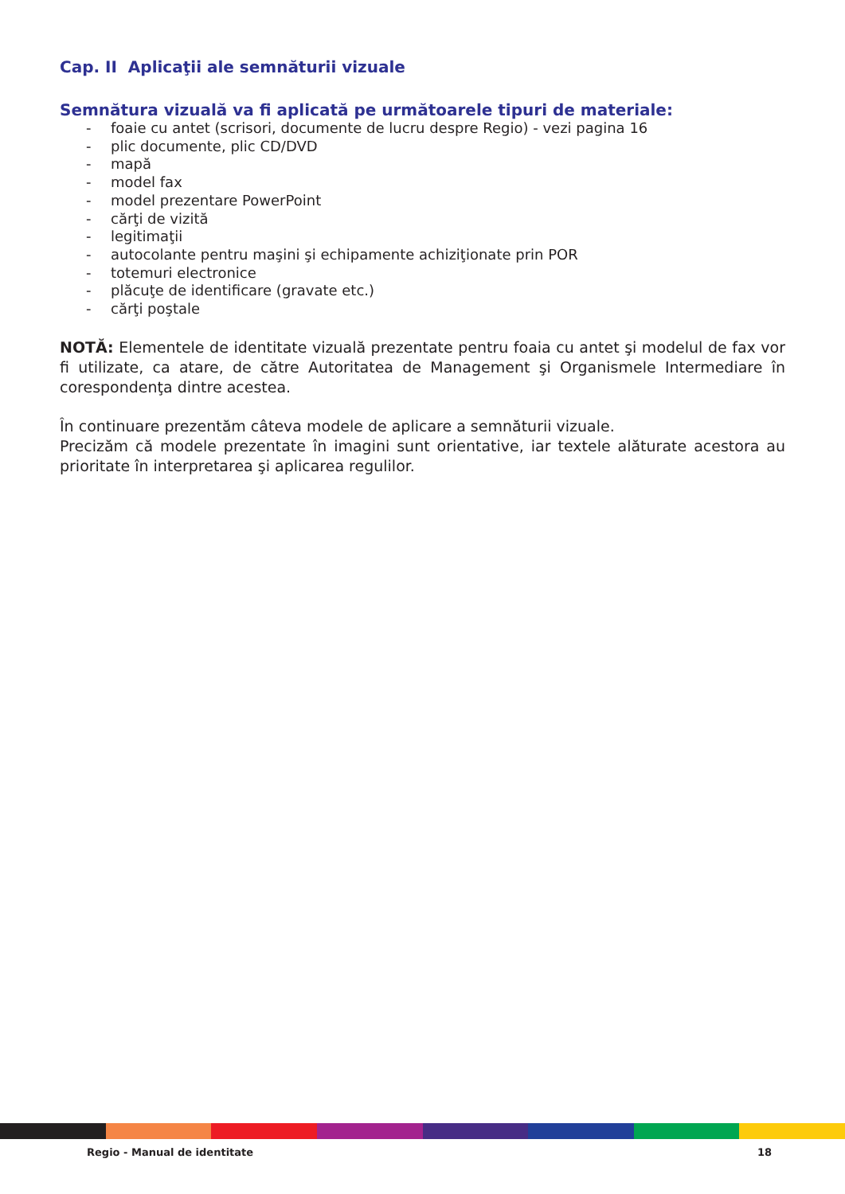Cap. II Aplicaţii ale semnăturii vizuale
Semnătura vizuală va fi aplicată pe următoarele tipuri de materiale:
- foaie cu antet (scrisori, documente de lucru despre Regio) - vezi pagina 16
- plic documente, plic CD/DVD
- mapă
- model fax
- model prezentare PowerPoint
- cărţi de vizită
- legitimaţii
- autocolante pentru maşini şi echipamente achiziţionate prin POR
- totemuri electronice
- plăcuţe de identificare (gravate etc.)
- cărţi poştale
NOTĂ: Elementele de identitate vizuală prezentate pentru foaia cu antet şi modelul de fax vor fi utilizate, ca atare, de către Autoritatea de Management şi Organismele Intermediare în corespondenţa dintre acestea.
În continuare prezentăm câteva modele de aplicare a semnăturii vizuale.
Precizăm că modele prezentate în imagini sunt orientative, iar textele alăturate acestora au prioritate în interpretarea şi aplicarea regulilor.
Regio - Manual de identitate 18